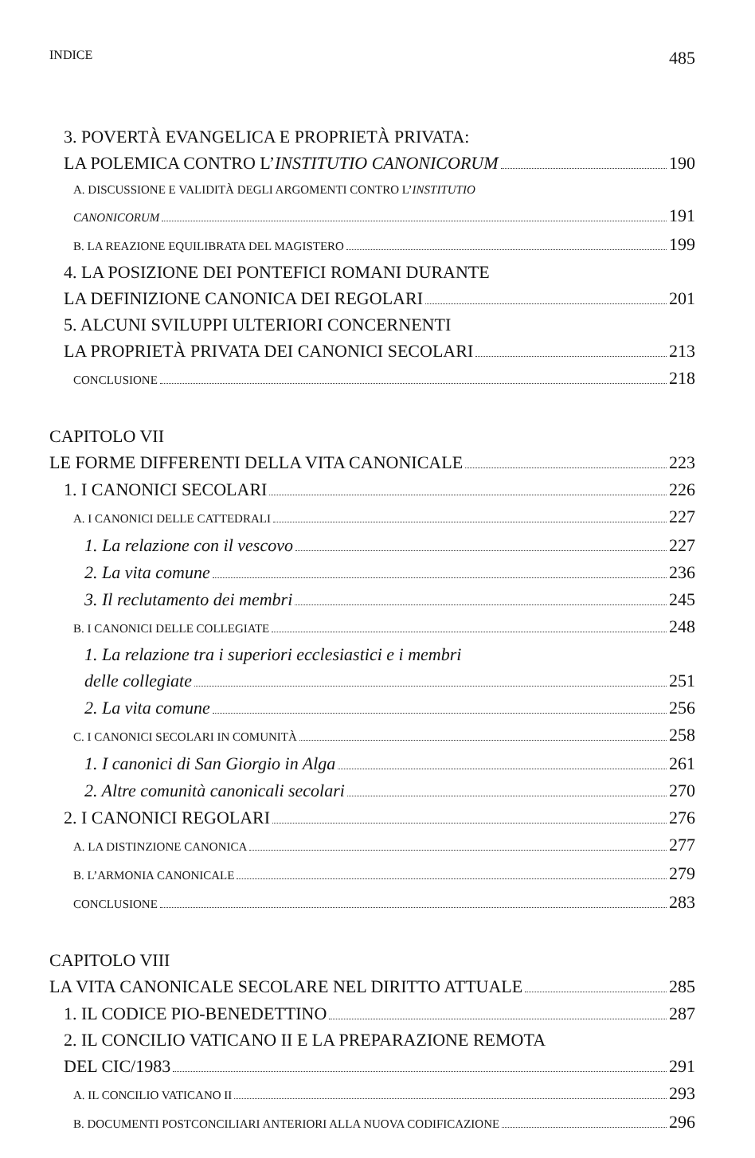INDICE 485
3. POVERTÀ EVANGELICA E PROPRIETÀ PRIVATA:
LA POLEMICA CONTRO L’INSTITUTIO CANONICORUM 190
A. DISCUSSIONE E VALIDITÀ DEGLI ARGOMENTI CONTRO L’INSTITUTIO
CANONICORUM 191
B. LA REAZIONE EQUILIBRATA DEL MAGISTERO 199
4. LA POSIZIONE DEI PONTEFICI ROMANI DURANTE
LA DEFINIZIONE CANONICA DEI REGOLARI 201
5. ALCUNI SVILUPPI ULTERIORI CONCERNENTI
LA PROPRIETÀ PRIVATA DEI CANONICI SECOLARI 213
CONCLUSIONE 218
CAPITOLO VII
LE FORME DIFFERENTI DELLA VITA CANONICALE 223
1. I CANONICI SECOLARI 226
A. I CANONICI DELLE CATTEDRALI 227
1. La relazione con il vescovo 227
2. La vita comune 236
3. Il reclutamento dei membri 245
B. I CANONICI DELLE COLLEGIATE 248
1. La relazione tra i superiori ecclesiastici e i membri
delle collegiate 251
2. La vita comune 256
C. I CANONICI SECOLARI IN COMUNITÀ 258
1. I canonici di San Giorgio in Alga 261
2. Altre comunità canonicali secolari 270
2. I CANONICI REGOLARI 276
A. LA DISTINZIONE CANONICA 277
B. L’ARMONIA CANONICALE 279
CONCLUSIONE 283
CAPITOLO VIII
LA VITA CANONICALE SECOLARE NEL DIRITTO ATTUALE 285
1. IL CODICE PIO-BENEDETTINO 287
2. IL CONCILIO VATICANO II E LA PREPARAZIONE REMOTA
DEL CIC/1983 291
A. IL CONCILIO VATICANO II 293
B. DOCUMENTI POSTCONCILIARI ANTERIORI ALLA NUOVA CODIFICAZIONE 296